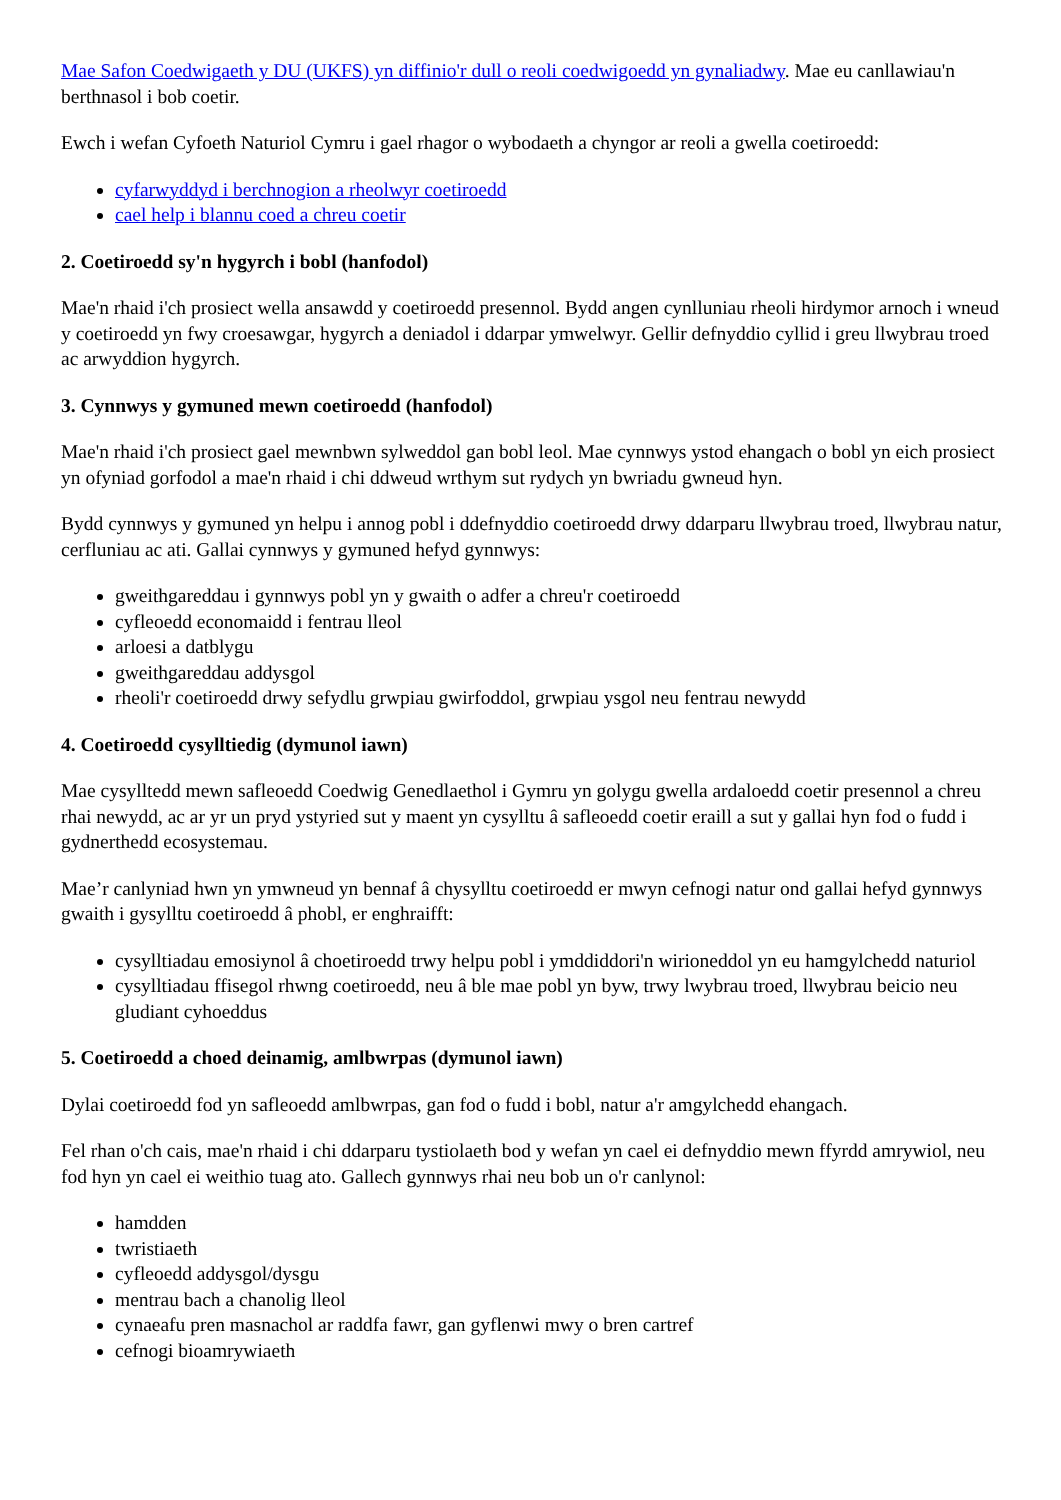Mae Safon Coedwigaeth y DU (UKFS) yn diffinio'r dull o reoli coedwigoedd yn gynaliadwy. Mae eu canllawiau'n berthnasol i bob coetir.
Ewch i wefan Cyfoeth Naturiol Cymru i gael rhagor o wybodaeth a chyngor ar reoli a gwella coetiroedd:
cyfarwyddyd i berchnogion a rheolwyr coetiroedd
cael help i blannu coed a chreu coetir
2. Coetiroedd sy'n hygyrch i bobl (hanfodol)
Mae'n rhaid i'ch prosiect wella ansawdd y coetiroedd presennol. Bydd angen cynlluniau rheoli hirdymor arnoch i wneud y coetiroedd yn fwy croesawgar, hygyrch a deniadol i ddarpar ymwelwyr. Gellir defnyddio cyllid i greu llwybrau troed ac arwyddion hygyrch.
3. Cynnwys y gymuned mewn coetiroedd (hanfodol)
Mae'n rhaid i'ch prosiect gael mewnbwn sylweddol gan bobl leol. Mae cynnwys ystod ehangach o bobl yn eich prosiect yn ofyniad gorfodol a mae'n rhaid i chi ddweud wrthym sut rydych yn bwriadu gwneud hyn.
Bydd cynnwys y gymuned yn helpu i annog pobl i ddefnyddio coetiroedd drwy ddarparu llwybrau troed, llwybrau natur, cerfluniau ac ati. Gallai cynnwys y gymuned hefyd gynnwys:
gweithgareddau i gynnwys pobl yn y gwaith o adfer a chreu'r coetiroedd
cyfleoedd economaidd i fentrau lleol
arloesi a datblygu
gweithgareddau addysgol
rheoli'r coetiroedd drwy sefydlu grwpiau gwirfoddol, grwpiau ysgol neu fentrau newydd
4. Coetiroedd cysylltiedig (dymunol iawn)
Mae cysylltedd mewn safleoedd Coedwig Genedlaethol i Gymru yn golygu gwella ardaloedd coetir presennol a chreu rhai newydd, ac ar yr un pryd ystyried sut y maent yn cysylltu â safleoedd coetir eraill a sut y gallai hyn fod o fudd i gydnerthedd ecosystemau.
Mae’r canlyniad hwn yn ymwneud yn bennaf â chysylltu coetiroedd er mwyn cefnogi natur ond gallai hefyd gynnwys gwaith i gysylltu coetiroedd â phobl, er enghraifft:
cysylltiadau emosiynol â choetiroedd trwy helpu pobl i ymddiddori'n wirioneddol yn eu hamgylchedd naturiol
cysylltiadau ffisegol rhwng coetiroedd, neu â ble mae pobl yn byw, trwy lwybrau troed, llwybrau beicio neu gludiant cyhoeddus
5. Coetiroedd a choed deinamig, amlbwrpas (dymunol iawn)
Dylai coetiroedd fod yn safleoedd amlbwrpas, gan fod o fudd i bobl, natur a'r amgylchedd ehangach.
Fel rhan o'ch cais, mae'n rhaid i chi ddarparu tystiolaeth bod y wefan yn cael ei defnyddio mewn ffyrdd amrywiol, neu fod hyn yn cael ei weithio tuag ato. Gallech gynnwys rhai neu bob un o'r canlynol:
hamdden
twristiaeth
cyfleoedd addysgol/dysgu
mentrau bach a chanolig lleol
cynaeafu pren masnachol ar raddfa fawr, gan gyflenwi mwy o bren cartref
cefnogi bioamrywiaeth